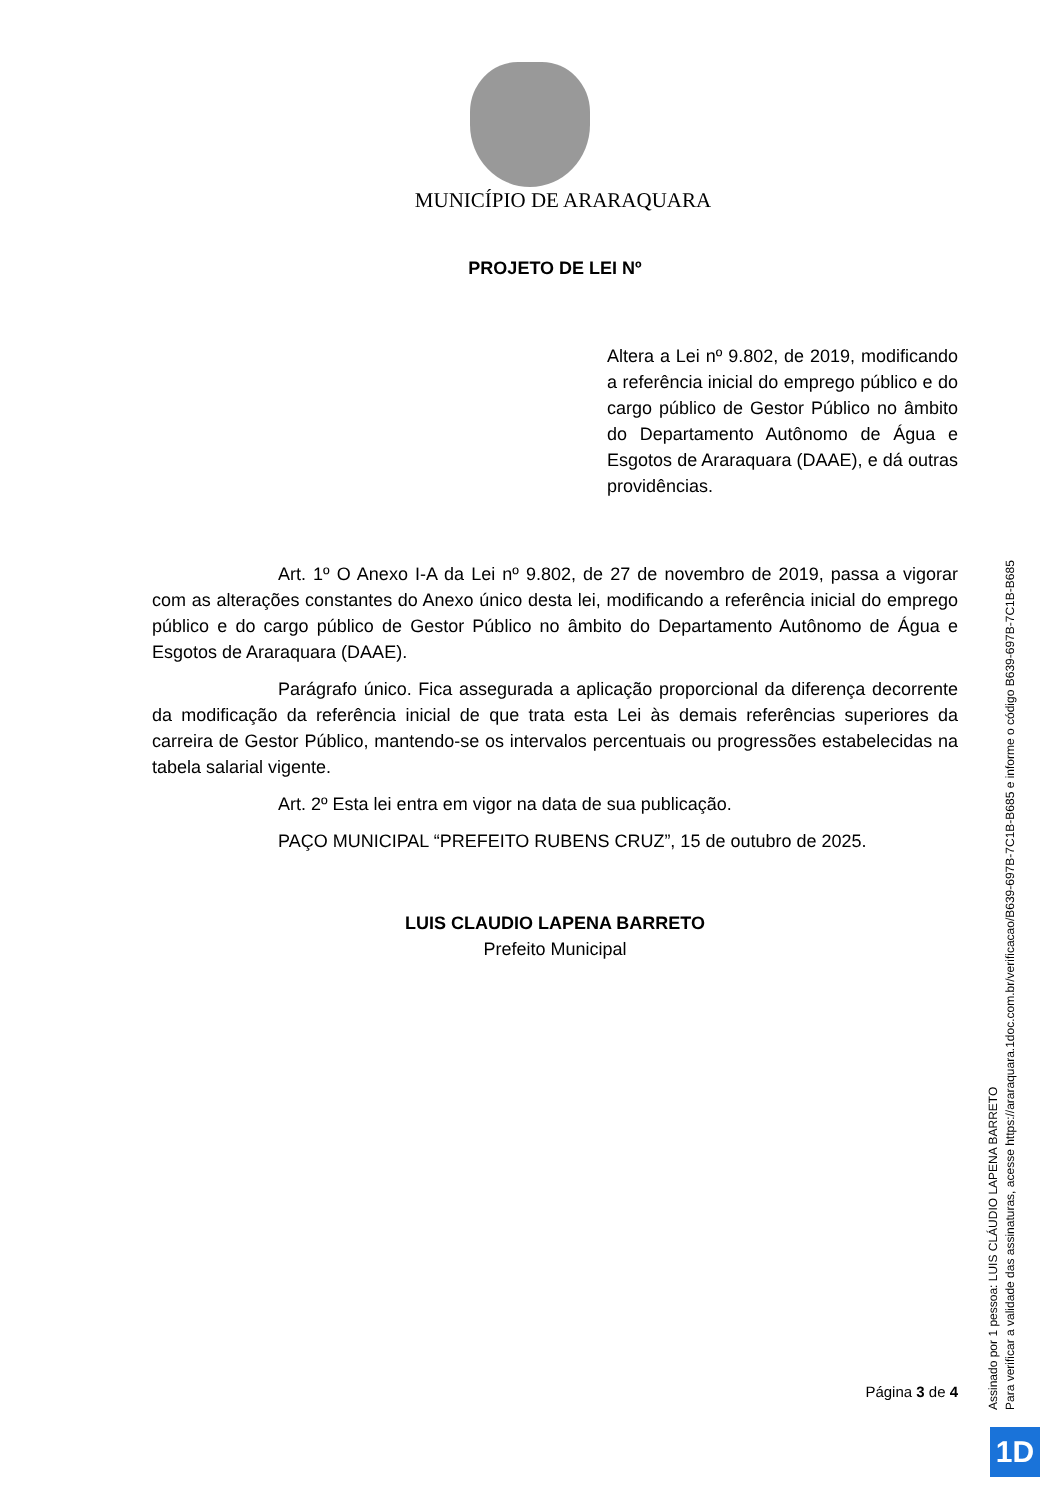MUNICÍPIO DE ARARAQUARA
PROJETO DE LEI Nº
Altera a Lei nº 9.802, de 2019, modificando a referência inicial do emprego público e do cargo público de Gestor Público no âmbito do Departamento Autônomo de Água e Esgotos de Araraquara (DAAE), e dá outras providências.
Art. 1º O Anexo I-A da Lei nº 9.802, de 27 de novembro de 2019, passa a vigorar com as alterações constantes do Anexo único desta lei, modificando a referência inicial do emprego público e do cargo público de Gestor Público no âmbito do Departamento Autônomo de Água e Esgotos de Araraquara (DAAE).
Parágrafo único. Fica assegurada a aplicação proporcional da diferença decorrente da modificação da referência inicial de que trata esta Lei às demais referências superiores da carreira de Gestor Público, mantendo-se os intervalos percentuais ou progressões estabelecidas na tabela salarial vigente.
Art. 2º Esta lei entra em vigor na data de sua publicação.
PAÇO MUNICIPAL “PREFEITO RUBENS CRUZ”, 15 de outubro de 2025.
LUIS CLAUDIO LAPENA BARRETO
Prefeito Municipal
Página 3 de 4
Assinado por 1 pessoa: LUIS CLÁUDIO LAPENA BARRETO
Para verificar a validade das assinaturas, acesse https://araraquara.1doc.com.br/verificacao/B639-697B-7C1B-B685 e informe o código B639-697B-7C1B-B685
1D